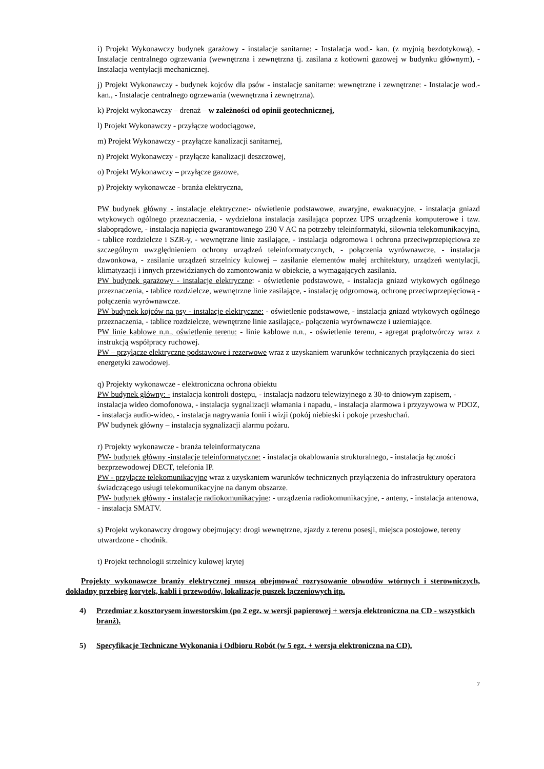i) Projekt Wykonawczy budynek garażowy - instalacje sanitarne: - Instalacja wod.- kan. (z myjnią bezdotykową), - Instalacje centralnego ogrzewania (wewnętrzna i zewnętrzna tj. zasilana z kotłowni gazowej w budynku głównym), - Instalacja wentylacji mechanicznej.
j) Projekt Wykonawczy - budynek kojców dla psów - instalacje sanitarne: wewnętrzne i zewnętrzne: - Instalacje wod.- kan., - Instalacje centralnego ogrzewania (wewnętrzna i zewnętrzna).
k) Projekt wykonawczy – drenaż – w zależności od opinii geotechnicznej,
l) Projekt Wykonawczy - przyłącze wodociągowe,
m) Projekt Wykonawczy - przyłącze kanalizacji sanitarnej,
n) Projekt Wykonawczy - przyłącze kanalizacji deszczowej,
o) Projekt Wykonawczy – przyłącze gazowe,
p) Projekty wykonawcze - branża elektryczna,
PW budynek główny - instalacje elektryczne:- oświetlenie podstawowe, awaryjne, ewakuacyjne, - instalacja gniazd wtykowych ogólnego przeznaczenia, - wydzielona instalacja zasilająca poprzez UPS urządzenia komputerowe i tzw. słaboprądowe, - instalacja napięcia gwarantowanego 230 V AC na potrzeby teleinformatyki, siłownia telekomunikacyjna, - tablice rozdzielcze i SZR-y, - wewnętrzne linie zasilające, - instalacja odgromowa i ochrona przeciwprzepięciowa ze szczególnym uwzględnieniem ochrony urządzeń teleinformatycznych, - połączenia wyrównawcze, - instalacja dzwonkowa, - zasilanie urządzeń strzelnicy kulowej – zasilanie elementów małej architektury, urządzeń wentylacji, klimatyzacji i innych przewidzianych do zamontowania w obiekcie, a wymagających zasilania.
PW budynek garażowy - instalacje elektryczne: - oświetlenie podstawowe, - instalacja gniazd wtykowych ogólnego przeznaczenia, - tablice rozdzielcze, wewnętrzne linie zasilające, - instalację odgromową, ochronę przeciwprzepięciową - połączenia wyrównawcze.
PW budynek kojców na psy - instalacje elektryczne: - oświetlenie podstawowe, - instalacja gniazd wtykowych ogólnego przeznaczenia, - tablice rozdzielcze, wewnętrzne linie zasilające,- połączenia wyrównawcze i uziemiające.
PW linie kablowe n.n., oświetlenie terenu: - linie kablowe n.n., - oświetlenie terenu, - agregat prądotwórczy wraz z instrukcją współpracy ruchowej.
PW – przyłącze elektryczne podstawowe i rezerwowe wraz z uzyskaniem warunków technicznych przyłączenia do sieci energetyki zawodowej.
q) Projekty wykonawcze - elektroniczna ochrona obiektu
PW budynek główny: - instalacja kontroli dostępu, - instalacja nadzoru telewizyjnego z 30-to dniowym zapisem, - instalacja wideo domofonowa, - instalacja sygnalizacji włamania i napadu, - instalacja alarmowa i przyzywowa w PDOZ, - instalacja audio-wideo, - instalacja nagrywania fonii i wizji (pokój niebieski i pokoje przesłuchań.
PW budynek główny – instalacja sygnalizacji alarmu pożaru.
r) Projekty wykonawcze - branża teleinformatyczna
PW- budynek główny -instalacje teleinformatyczne: - instalacja okablowania strukturalnego, - instalacja łączności bezprzewodowej DECT, telefonia IP.
PW - przyłącze telekomunikacyjne wraz z uzyskaniem warunków technicznych przyłączenia do infrastruktury operatora świadczącego usługi telekomunikacyjne na danym obszarze.
PW- budynek główny - instalacje radiokomunikacyjne: - urządzenia radiokomunikacyjne, - anteny, - instalacja antenowa, - instalacja SMATV.
s) Projekt wykonawczy drogowy obejmujący: drogi wewnętrzne, zjazdy z terenu posesji, miejsca postojowe, tereny utwardzone - chodnik.
t) Projekt technologii strzelnicy kulowej krytej
Projekty wykonawcze branży elektrycznej muszą obejmować rozrysowanie obwodów wtórnych i sterowniczych, dokładny przebieg korytek, kabli i przewodów, lokalizację puszek łączeniowych itp.
4) Przedmiar z kosztorysem inwestorskim (po 2 egz. w wersji papierowej + wersja elektroniczna na CD - wszystkich branż).
5) Specyfikacje Techniczne Wykonania i Odbioru Robót (w 5 egz. + wersja elektroniczna na CD).
7